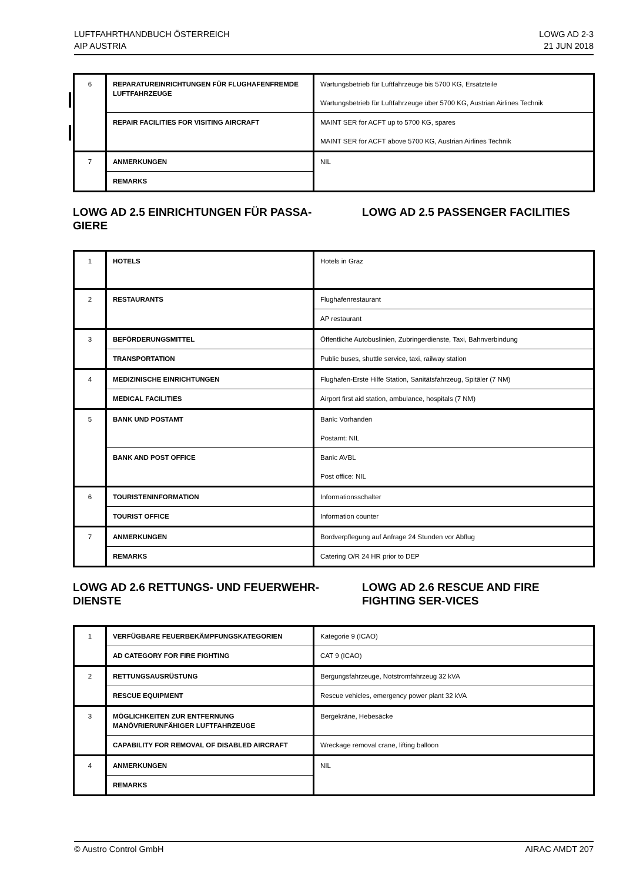LUFTFAHRTHANDBUCH ÖSTERREICH
AIP AUSTRIA
LOWG AD 2-3
21 JUN 2018
| 6 | REPARATUREINRICHTUNGEN FÜR FLUGHAFENFREMDE LUFTFAHRZEUGE | Wartungsbetrieb für Luftfahrzeuge bis 5700 KG, Ersatzteile Wartungsbetrieb für Luftfahrzeuge über 5700 KG, Austrian Airlines Technik |
| | REPAIR FACILITIES FOR VISITING AIRCRAFT | MAINT SER for ACFT up to 5700 KG, spares MAINT SER for ACFT above 5700 KG, Austrian Airlines Technik |
| 7 | ANMERKUNGEN | NIL |
| | REMARKS | |
LOWG AD 2.5 EINRICHTUNGEN FÜR PASSA-GIERE
LOWG AD 2.5 PASSENGER FACILITIES
| 1 | HOTELS | Hotels in Graz |
| 2 | RESTAURANTS | Flughafenrestaurant |
| | | AP restaurant |
| 3 | BEFÖRDERUNGSMITTEL | Öffentliche Autobuslinien, Zubringerdienste, Taxi, Bahnverbindung |
| | TRANSPORTATION | Public buses, shuttle service, taxi, railway station |
| 4 | MEDIZINISCHE EINRICHTUNGEN | Flughafen-Erste Hilfe Station, Sanitätsfahrzeug, Spitäler (7 NM) |
| | MEDICAL FACILITIES | Airport first aid station, ambulance, hospitals (7 NM) |
| 5 | BANK UND POSTAMT | Bank: Vorhanden Postamt: NIL |
| | BANK AND POST OFFICE | Bank: AVBL Post office: NIL |
| 6 | TOURISTENINFORMATION | Informationsschalter |
| | TOURIST OFFICE | Information counter |
| 7 | ANMERKUNGEN | Bordverpflegung auf Anfrage 24 Stunden vor Abflug |
| | REMARKS | Catering O/R 24 HR prior to DEP |
LOWG AD 2.6 RETTUNGS- UND FEUERWEHR-DIENSTE
LOWG AD 2.6 RESCUE AND FIRE FIGHTING SER-VICES
| 1 | VERFÜGBARE FEUERBEKÄMPFUNGSKATEGORIEN | Kategorie 9 (ICAO) |
| | AD CATEGORY FOR FIRE FIGHTING | CAT 9 (ICAO) |
| 2 | RETTUNGSAUSRÜSTUNG | Bergungsfahrzeuge, Notstromfahrzeug 32 kVA |
| | RESCUE EQUIPMENT | Rescue vehicles, emergency power plant 32 kVA |
| 3 | MÖGLICHKEITEN ZUR ENTFERNUNG MANÖVRIERUNFÄHIGER LUFTFAHRZEUGE | Bergekräne, Hebesäcke |
| | CAPABILITY FOR REMOVAL OF DISABLED AIRCRAFT | Wreckage removal crane, lifting balloon |
| 4 | ANMERKUNGEN | NIL |
| | REMARKS | |
© Austro Control GmbH AIRAC AMDT 207